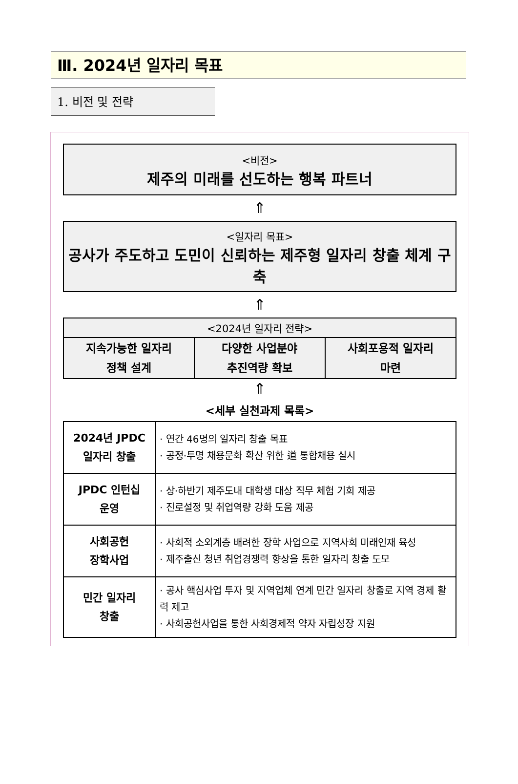Ⅲ. 2024년 일자리 목표
1. 비전 및 전략
<비전>
제주의 미래를 선도하는 행복 파트너
⇑
<일자리 목표>
공사가 주도하고 도민이 신뢰하는 제주형 일자리 창출 체계 구축
⇑
| <2024년 일자리 전략> | | |
| --- | --- | --- |
| 지속가능한 일자리 정책 설계 | 다양한 사업분야 추진역량 확보 | 사회포용적 일자리 마련 |
⇑
<세부 실천과제 목록>
| 2024년 JPDC 일자리 창출 | · 연간 46명의 일자리 창출 목표 · 공정·투명 채용문화 확산 위한 道 통합채용 실시 |
| JPDC 인턴십 운영 | · 상·하반기 제주도내 대학생 대상 직무 체험 기회 제공 · 진로설정 및 취업역량 강화 도움 제공 |
| 사회공헌 장학사업 | · 사회적 소외계층 배려한 장학 사업으로 지역사회 미래인재 육성 · 제주출신 청년 취업경쟁력 향상을 통한 일자리 창출 도모 |
| 민간 일자리 창출 | · 공사 핵심사업 투자 및 지역업체 연계 민간 일자리 창출로 지역 경제 활력 제고 · 사회공헌사업을 통한 사회경제적 약자 자립성장 지원 |